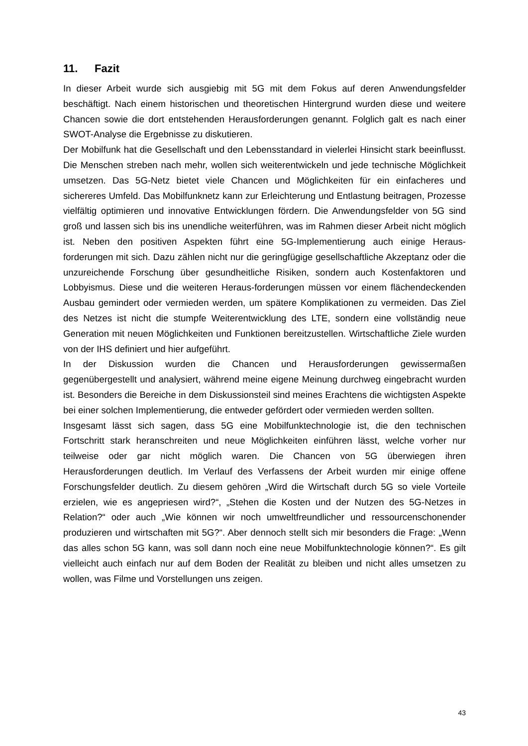11. Fazit
In dieser Arbeit wurde sich ausgiebig mit 5G mit dem Fokus auf deren Anwendungsfelder beschäftigt. Nach einem historischen und theoretischen Hintergrund wurden diese und weitere Chancen sowie die dort entstehenden Herausforderungen genannt. Folglich galt es nach einer SWOT-Analyse die Ergebnisse zu diskutieren.
Der Mobilfunk hat die Gesellschaft und den Lebensstandard in vielerlei Hinsicht stark beeinflusst. Die Menschen streben nach mehr, wollen sich weiterentwickeln und jede technische Möglichkeit umsetzen. Das 5G-Netz bietet viele Chancen und Möglichkeiten für ein einfacheres und sichereres Umfeld. Das Mobilfunknetz kann zur Erleichterung und Entlastung beitragen, Prozesse vielfältig optimieren und innovative Entwicklungen fördern. Die Anwendungsfelder von 5G sind groß und lassen sich bis ins unendliche weiterführen, was im Rahmen dieser Arbeit nicht möglich ist. Neben den positiven Aspekten führt eine 5G-Implementierung auch einige Heraus-forderungen mit sich. Dazu zählen nicht nur die geringfügige gesellschaftliche Akzeptanz oder die unzureichende Forschung über gesundheitliche Risiken, sondern auch Kostenfaktoren und Lobbyismus. Diese und die weiteren Heraus-forderungen müssen vor einem flächendeckenden Ausbau gemindert oder vermieden werden, um spätere Komplikationen zu vermeiden. Das Ziel des Netzes ist nicht die stumpfe Weiterentwicklung des LTE, sondern eine vollständig neue Generation mit neuen Möglichkeiten und Funktionen bereitzustellen. Wirtschaftliche Ziele wurden von der IHS definiert und hier aufgeführt.
In der Diskussion wurden die Chancen und Herausforderungen gewissermaßen gegenübergestellt und analysiert, während meine eigene Meinung durchweg eingebracht wurden ist. Besonders die Bereiche in dem Diskussionsteil sind meines Erachtens die wichtigsten Aspekte bei einer solchen Implementierung, die entweder gefördert oder vermieden werden sollten.
Insgesamt lässt sich sagen, dass 5G eine Mobilfunktechnologie ist, die den technischen Fortschritt stark heranschreiten und neue Möglichkeiten einführen lässt, welche vorher nur teilweise oder gar nicht möglich waren. Die Chancen von 5G überwiegen ihren Herausforderungen deutlich. Im Verlauf des Verfassens der Arbeit wurden mir einige offene Forschungsfelder deutlich. Zu diesem gehören „Wird die Wirtschaft durch 5G so viele Vorteile erzielen, wie es angepriesen wird?“, „Stehen die Kosten und der Nutzen des 5G-Netzes in Relation?“ oder auch „Wie können wir noch umweltfreundlicher und ressourcenschonender produzieren und wirtschaften mit 5G?“. Aber dennoch stellt sich mir besonders die Frage: „Wenn das alles schon 5G kann, was soll dann noch eine neue Mobilfunktechnologie können?“. Es gilt vielleicht auch einfach nur auf dem Boden der Realität zu bleiben und nicht alles umsetzen zu wollen, was Filme und Vorstellungen uns zeigen.
43